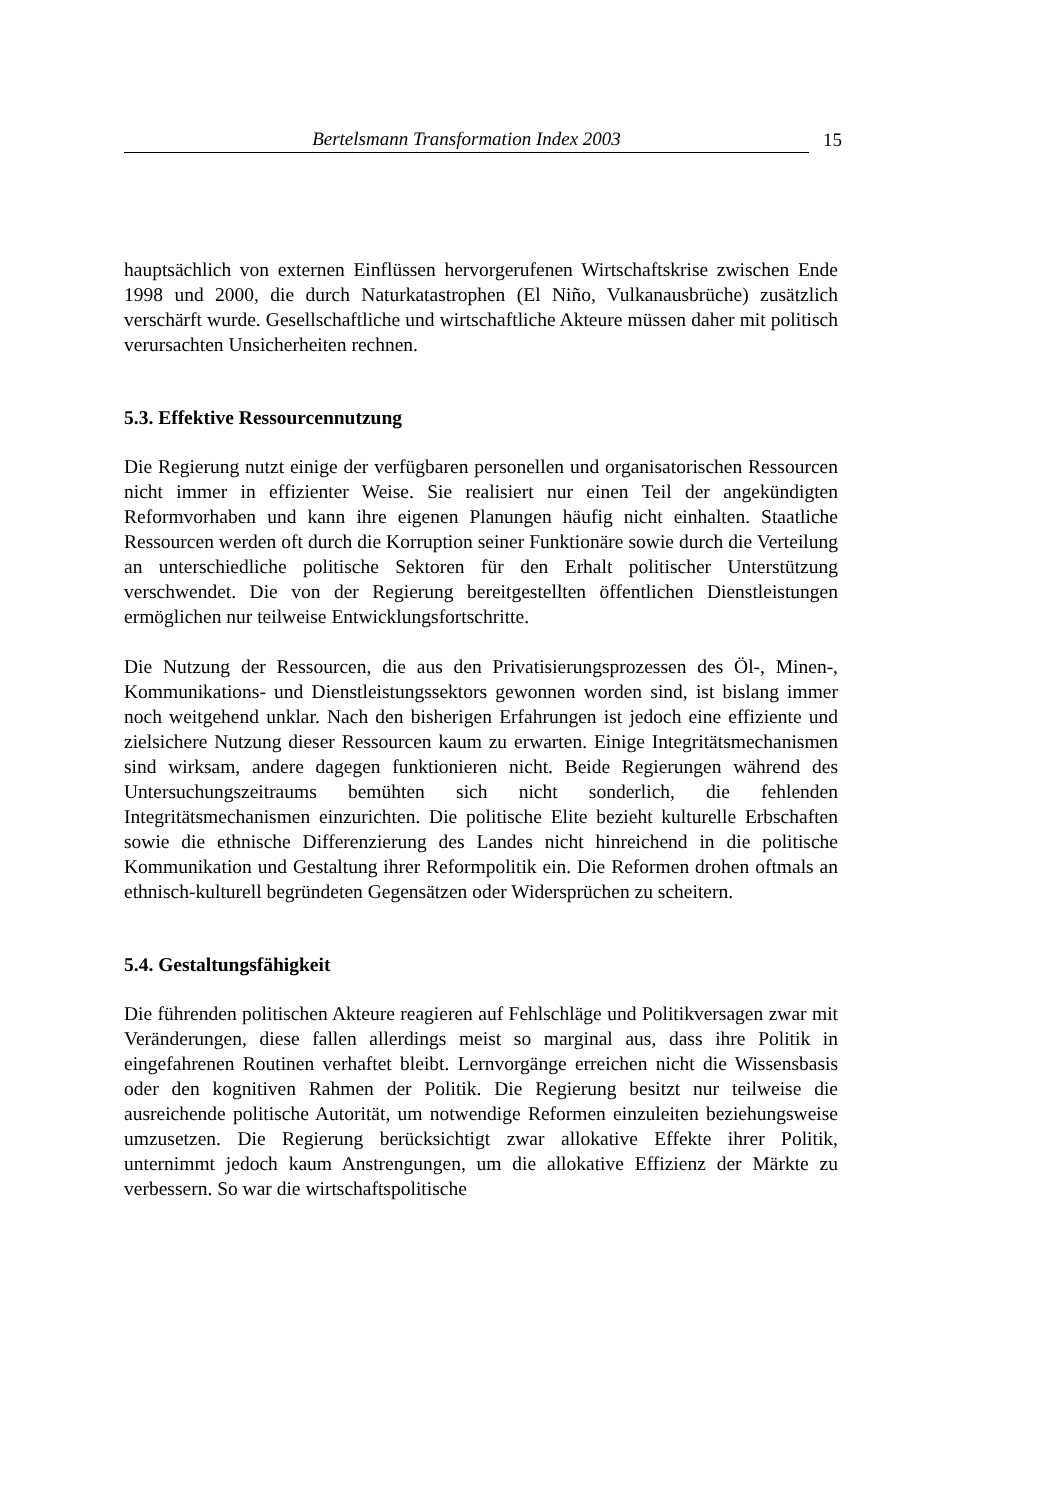Bertelsmann Transformation Index 2003 15
hauptsächlich von externen Einflüssen hervorgerufenen Wirtschaftskrise zwischen Ende 1998 und 2000, die durch Naturkatastrophen (El Niño, Vulkanausbrüche) zusätzlich verschärft wurde. Gesellschaftliche und wirtschaftliche Akteure müssen daher mit politisch verursachten Unsicherheiten rechnen.
5.3. Effektive Ressourcennutzung
Die Regierung nutzt einige der verfügbaren personellen und organisatorischen Ressourcen nicht immer in effizienter Weise. Sie realisiert nur einen Teil der angekündigten Reformvorhaben und kann ihre eigenen Planungen häufig nicht einhalten. Staatliche Ressourcen werden oft durch die Korruption seiner Funktionäre sowie durch die Verteilung an unterschiedliche politische Sektoren für den Erhalt politischer Unterstützung verschwendet. Die von der Regierung bereitgestellten öffentlichen Dienstleistungen ermöglichen nur teilweise Entwicklungsfortschritte.
Die Nutzung der Ressourcen, die aus den Privatisierungsprozessen des Öl-, Minen-, Kommunikations- und Dienstleistungssektors gewonnen worden sind, ist bislang immer noch weitgehend unklar. Nach den bisherigen Erfahrungen ist jedoch eine effiziente und zielsichere Nutzung dieser Ressourcen kaum zu erwarten. Einige Integritätsmechanismen sind wirksam, andere dagegen funktionieren nicht. Beide Regierungen während des Untersuchungszeitraums bemühten sich nicht sonderlich, die fehlenden Integritätsmechanismen einzurichten. Die politische Elite bezieht kulturelle Erbschaften sowie die ethnische Differenzierung des Landes nicht hinreichend in die politische Kommunikation und Gestaltung ihrer Reformpolitik ein. Die Reformen drohen oftmals an ethnisch-kulturell begründeten Gegensätzen oder Widersprüchen zu scheitern.
5.4. Gestaltungsfähigkeit
Die führenden politischen Akteure reagieren auf Fehlschläge und Politikversagen zwar mit Veränderungen, diese fallen allerdings meist so marginal aus, dass ihre Politik in eingefahrenen Routinen verhaftet bleibt. Lernvorgänge erreichen nicht die Wissensbasis oder den kognitiven Rahmen der Politik. Die Regierung besitzt nur teilweise die ausreichende politische Autorität, um notwendige Reformen einzuleiten beziehungsweise umzusetzen. Die Regierung berücksichtigt zwar allokative Effekte ihrer Politik, unternimmt jedoch kaum Anstrengungen, um die allokative Effizienz der Märkte zu verbessern. So war die wirtschaftspolitische